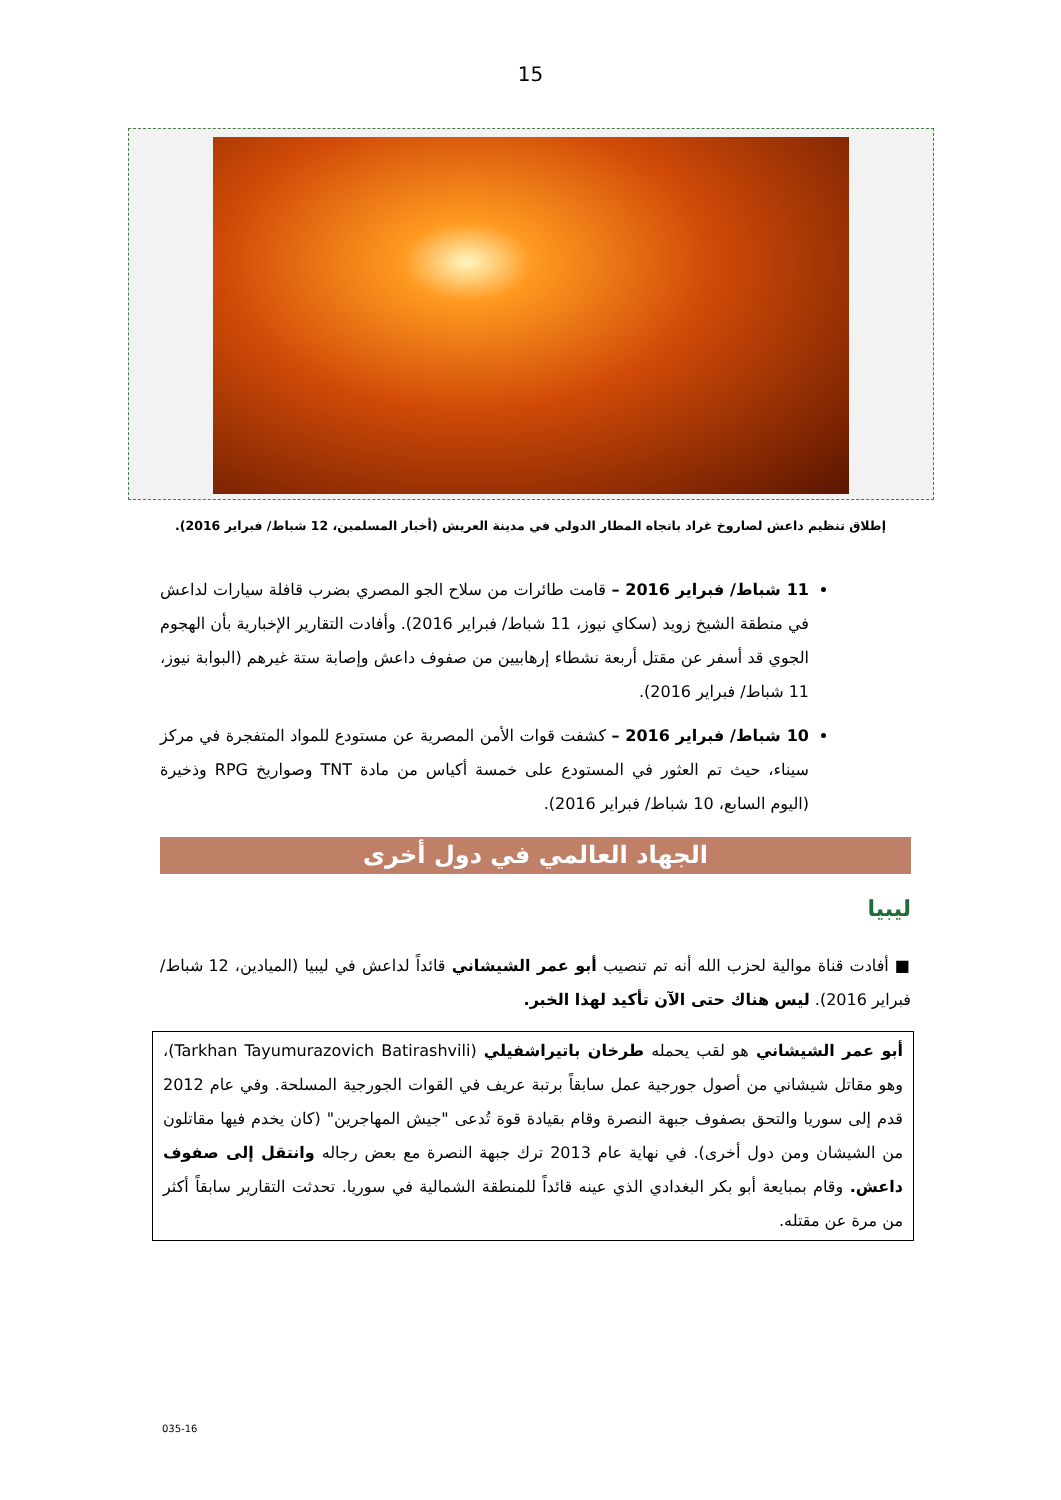15
إطلاق تنظيم داعش لصاروخ غراد باتجاه المطار الدولي في مدينة العريش (أخبار المسلمين، 12 شباط/ فبراير 2016).
11 شباط/ فبراير 2016 – قامت طائرات من سلاح الجو المصري بضرب قافلة سيارات لداعش في منطقة الشيخ زويد (سكاي نيوز، 11 شباط/ فبراير 2016). وأفادت التقارير الإخبارية بأن الهجوم الجوي قد أسفر عن مقتل أربعة نشطاء إرهابيين من صفوف داعش وإصابة ستة غيرهم (البوابة نيوز، 11 شباط/ فبراير 2016).
10 شباط/ فبراير 2016 – كشفت قوات الأمن المصرية عن مستودع للمواد المتفجرة في مركز سيناء، حيث تم العثور في المستودع على خمسة أكياس من مادة TNT وصواريخ RPG وذخيرة (اليوم السابع، 10 شباط/ فبراير 2016).
الجهاد العالمي في دول أخرى
ليبيا
■ أفادت قناة موالية لحزب الله أنه تم تنصيب أبو عمر الشيشاني قائداً لداعش في ليبيا (الميادين، 12 شباط/ فبراير 2016). ليس هناك حتى الآن تأكيد لهذا الخبر.
أبو عمر الشيشاني هو لقب يحمله طرخان باتيراشفيلي (Tarkhan Tayumurazovich Batirashvili)، وهو مقاتل شيشاني من أصول جورجية عمل سابقاً برتبة عريف في القوات الجورجية المسلحة. وفي عام 2012 قدم إلى سوريا والتحق بصفوف جبهة النصرة وقام بقيادة قوة تُدعى "جيش المهاجرين" (كان يخدم فيها مقاتلون من الشيشان ومن دول أخرى). في نهاية عام 2013 ترك جبهة النصرة مع بعض رجاله وانتقل إلى صفوف داعش. وقام بمبايعة أبو بكر البغدادي الذي عينه قائداً للمنطقة الشمالية في سوريا. تحدثت التقارير سابقاً أكثر من مرة عن مقتله.
035-16